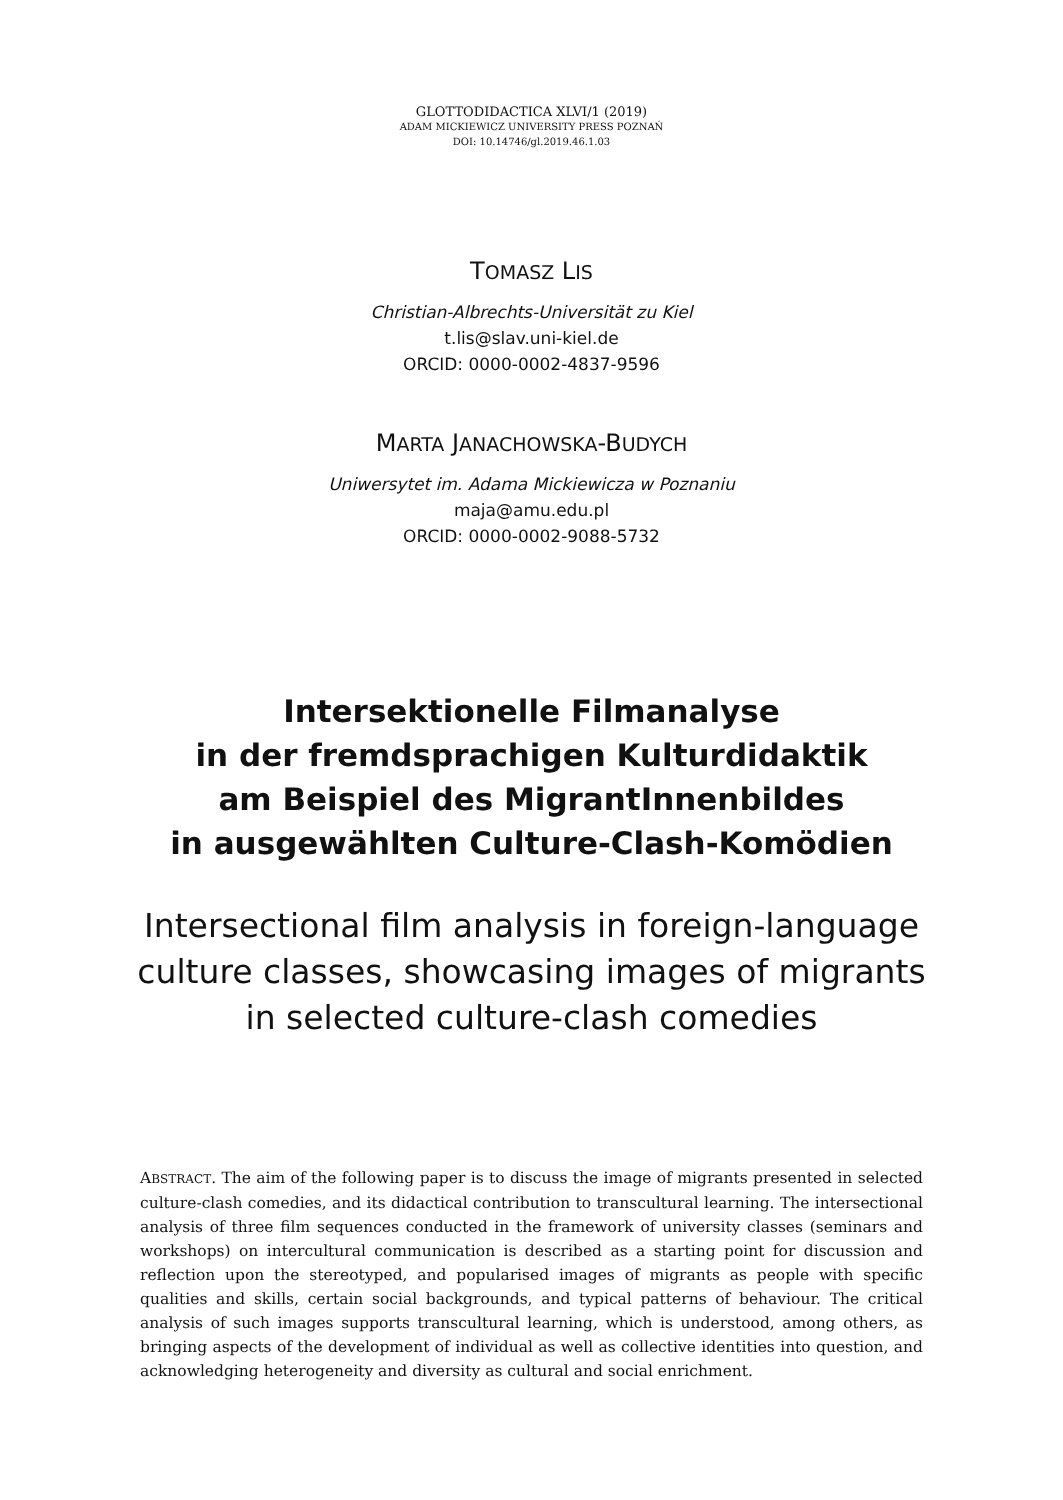GLOTTODIDACTICA XLVI/1 (2019)
ADAM MICKIEWICZ UNIVERSITY PRESS POZNAŃ
DOI: 10.14746/gl.2019.46.1.03
TOMASZ LIS
Christian-Albrechts-Universität zu Kiel
t.lis@slav.uni-kiel.de
ORCID: 0000-0002-4837-9596
MARTA JANACHOWSKA-BUDYCH
Uniwersytet im. Adama Mickiewicza w Poznaniu
maja@amu.edu.pl
ORCID: 0000-0002-9088-5732
Intersektionelle Filmanalyse
in der fremdsprachigen Kulturdidaktik
am Beispiel des MigrantInnenbildes
in ausgewählten Culture-Clash-Komödien
Intersectional film analysis in foreign-language
culture classes, showcasing images of migrants
in selected culture-clash comedies
ABSTRACT. The aim of the following paper is to discuss the image of migrants presented in selected culture-clash comedies, and its didactical contribution to transcultural learning. The intersectional analysis of three film sequences conducted in the framework of university classes (seminars and workshops) on intercultural communication is described as a starting point for discussion and reflection upon the stereotyped, and popularised images of migrants as people with specific qualities and skills, certain social backgrounds, and typical patterns of behaviour. The critical analysis of such images supports transcultural learning, which is understood, among others, as bringing aspects of the development of individual as well as collective identities into question, and acknowledging heterogeneity and diversity as cultural and social enrichment.